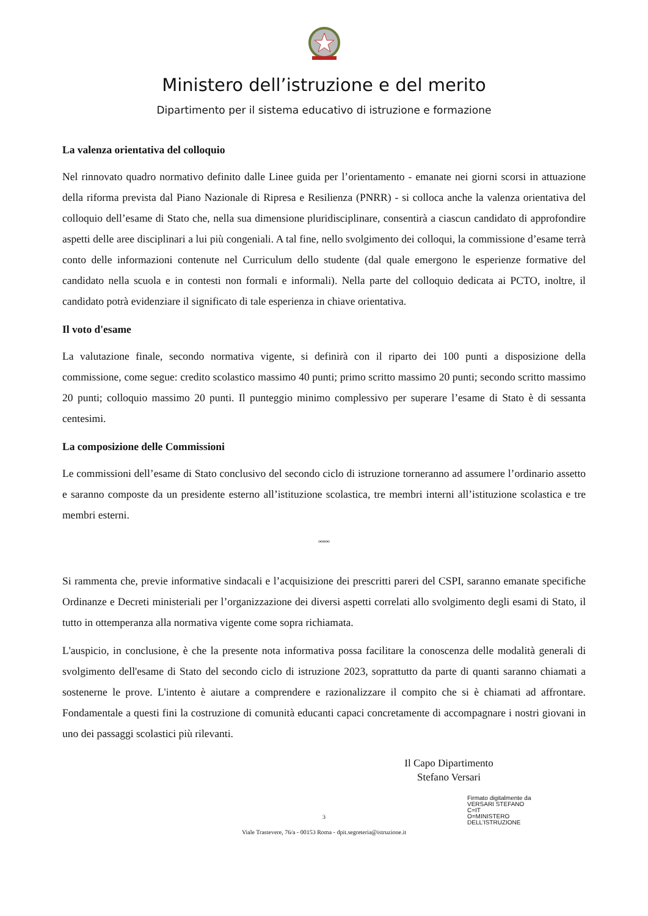Ministero dell’istruzione e del merito
Dipartimento per il sistema educativo di istruzione e formazione
La valenza orientativa del colloquio
Nel rinnovato quadro normativo definito dalle Linee guida per l’orientamento - emanate nei giorni scorsi in attuazione della riforma prevista dal Piano Nazionale di Ripresa e Resilienza (PNRR) - si colloca anche la valenza orientativa del colloquio dell’esame di Stato che, nella sua dimensione pluridisciplinare, consentirà a ciascun candidato di approfondire aspetti delle aree disciplinari a lui più congeniali. A tal fine, nello svolgimento dei colloqui, la commissione d’esame terrà conto delle informazioni contenute nel Curriculum dello studente (dal quale emergono le esperienze formative del candidato nella scuola e in contesti non formali e informali). Nella parte del colloquio dedicata ai PCTO, inoltre, il candidato potrà evidenziare il significato di tale esperienza in chiave orientativa.
Il voto d'esame
La valutazione finale, secondo normativa vigente, si definirà con il riparto dei 100 punti a disposizione della commissione, come segue: credito scolastico massimo 40 punti; primo scritto massimo 20 punti; secondo scritto massimo 20 punti; colloquio massimo 20 punti. Il punteggio minimo complessivo per superare l’esame di Stato è di sessanta centesimi.
La composizione delle Commissioni
Le commissioni dell’esame di Stato conclusivo del secondo ciclo di istruzione torneranno ad assumere l’ordinario assetto e saranno composte da un presidente esterno all’istituzione scolastica, tre membri interni all’istituzione scolastica e tre membri esterni.
ººººº
Si rammenta che, previe informative sindacali e l’acquisizione dei prescritti pareri del CSPI, saranno emanate specifiche Ordinanze e Decreti ministeriali per l’organizzazione dei diversi aspetti correlati allo svolgimento degli esami di Stato, il tutto in ottemperanza alla normativa vigente come sopra richiamata.
L'auspicio, in conclusione, è che la presente nota informativa possa facilitare la conoscenza delle modalità generali di svolgimento dell'esame di Stato del secondo ciclo di istruzione 2023, soprattutto da parte di quanti saranno chiamati a sostenerne le prove. L'intento è aiutare a comprendere e razionalizzare il compito che si è chiamati ad affrontare. Fondamentale a questi fini la costruzione di comunità educanti capaci concretamente di accompagnare i nostri giovani in uno dei passaggi scolastici più rilevanti.
Il Capo Dipartimento
Stefano Versari
Firmato digitalmente da
VERSARI STEFANO
C=IT
O=MINISTERO
DELL'ISTRUZIONE
3
Viale Trastevere, 76/a - 00153 Roma - dpit.segreteria@istruzione.it